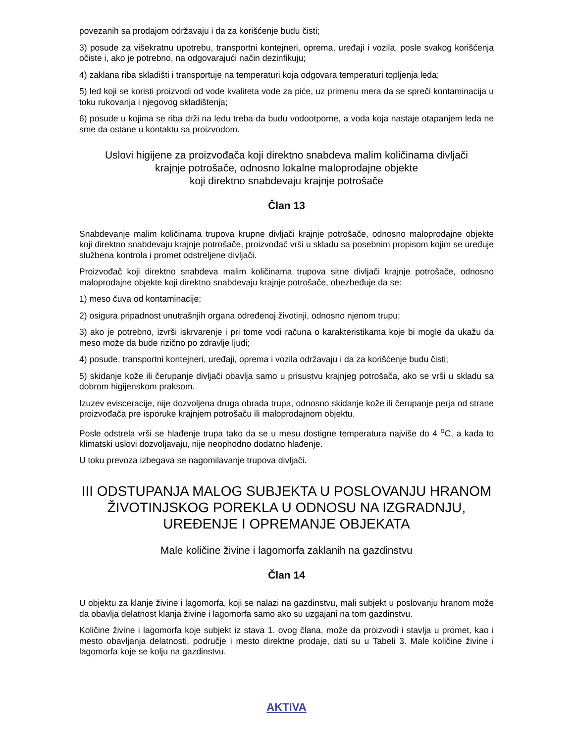povezanih sa prodajom održavaju i da za korišćenje budu čisti;
3) posude za višekratnu upotrebu, transportni kontejneri, oprema, uređaji i vozila, posle svakog korišćenja očiste i, ako je potrebno, na odgovarajući način dezinfikuju;
4) zaklana riba skladišti i transportuje na temperaturi koja odgovara temperaturi topljenja leda;
5) led koji se koristi proizvodi od vode kvaliteta vode za piće, uz primenu mera da se spreči kontaminacija u toku rukovanja i njegovog skladištenja;
6) posude u kojima se riba drži na ledu treba da budu vodootporne, a voda koja nastaje otapanjem leda ne sme da ostane u kontaktu sa proizvodom.
Uslovi higijene za proizvođača koji direktno snabdeva malim količinama divljači
krajnje potrošače, odnosno lokalne maloprodajne objekte
koji direktno snabdevaju krajnje potrošače
Član 13
Snabdevanje malim količinama trupova krupne divljači krajnje potrošače, odnosno maloprodajne objekte koji direktno snabdevaju krajnje potrošače, proizvođač vrši u skladu sa posebnim propisom kojim se uređuje službena kontrola i promet odstreljene divljači.
Proizvođač koji direktno snabdeva malim količinama trupova sitne divljači krajnje potrošače, odnosno maloprodajne objekte koji direktno snabdevaju krajnje potrošače, obezbeđuje da se:
1) meso čuva od kontaminacije;
2) osigura pripadnost unutrašnjih organa određenoj životinji, odnosno njenom trupu;
3) ako je potrebno, izvrši iskrvarenje i pri tome vodi računa o karakteristikama koje bi mogle da ukažu da meso može da bude rizično po zdravlje ljudi;
4) posude, transportni kontejneri, uređaji, oprema i vozila održavaju i da za korišćenje budu čisti;
5) skidanje kože ili čerupanje divljači obavlja samo u prisustvu krajnjeg potrošača, ako se vrši u skladu sa dobrom higijenskom praksom.
Izuzev evisceracije, nije dozvoljena druga obrada trupa, odnosno skidanje kože ili čerupanje perja od strane proizvođača pre isporuke krajnjem potrošaču ili maloprodajnom objektu.
Posle odstrela vrši se hlađenje trupa tako da se u mesu dostigne temperatura najviše do 4 <sup>o</sup>C, a kada to klimatski uslovi dozvoljavaju, nije neophodno dodatno hlađenje.
U toku prevoza izbegava se nagomilavanje trupova divljači.
III ODSTUPANJA MALOG SUBJEKTA U POSLOVANJU HRANOM ŽIVOTINJSKOG POREKLA U ODNOSU NA IZGRADNJU, UREĐENJE I OPREMANJE OBJEKATA
Male količine živine i lagomorfa zaklanih na gazdinstvu
Član 14
U objektu za klanje živine i lagomorfa, koji se nalazi na gazdinstvu, mali subjekt u poslovanju hranom može da obavlja delatnost klanja živine i lagomorfa samo ako su uzgajani na tom gazdinstvu.
Količine živine i lagomorfa koje subjekt iz stava 1. ovog člana, može da proizvodi i stavlja u promet, kao i mesto obavljanja delatnosti, područje i mesto direktne prodaje, dati su u Tabeli 3. Male količine živine i lagomorfa koje se kolju na gazdinstvu.
AKTIVA